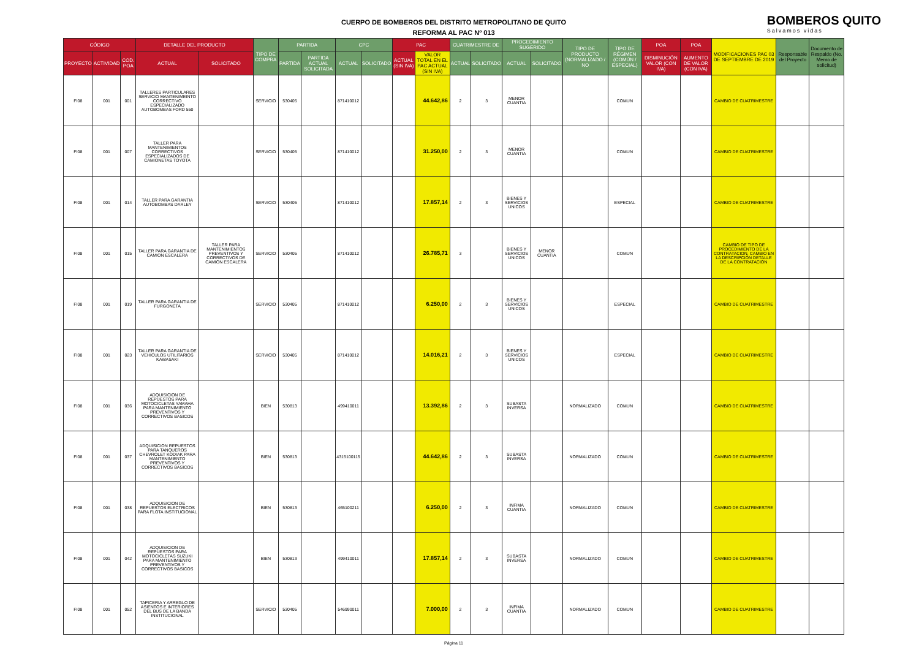CUERPO DE BOMBEROS DEL DISTRITO METROPOLITANO DE QUITO
REFORMA AL PAC Nº 013
BOMBEROS QUITO
Salvamos vidas
| CÓDIGO | | | DETALLE DEL PRODUCTO | | TIPO DE COMPRA | PARTIDA | | CPC | | PAC | | CUATRIMESTRE DE | | PROCEDIMIENTO SUGERIDO | | TIPO DE PRODUCTO (NORMALIZADO / NO | TIPO DE RÉGIMEN (COMÚN / ESPECIAL) | POA | POA | MODIFICACIONES PAC 03 DE SEPTIEMBRE DE 2019 | Responsable del Proyecto | Documento de Respaldo (No. Memo de solicitud) |
| --- | --- | --- | --- | --- | --- | --- | --- | --- | --- | --- | --- | --- | --- | --- | --- | --- | --- | --- | --- | --- | --- | --- |
| PROYECTO | ACTIVIDAD | COD. POA | ACTUAL | SOLICITADO | | PARTIDA | PARTIDA ACTUAL SOLICITADA | ACTUAL | SOLICITADO | ACTUAL (SIN IVA) | VALOR TOTAL EN EL PAC ACTUAL (SIN IVA) | ACTUAL | SOLICITADO | ACTUAL | SOLICITADO | | | DISMINUCIÓN VALOR (CON IVA) | AUMENTO DE VALOR (CON IVA) | | | |
| FI08 | 001 | 001 | TALLERES PARTICULARES SERVICIO MANTENIMEINTO CORRECTIVO ESPECIALIZADO AUTOBOMBAS FORD 550 | | SERVICIO | 530405 | | 871410012 | | | 44.642,86 | 2 | 3 | MENOR CUANTIA | | | COMUN | | | CAMBIO DE CUATRIMESTRE | | |
| FI08 | 001 | 007 | TALLER PARA MANTENIMIENTOS CORRECTIVOS ESPECIALIZADOS DE CAMIONETAS TOYOTA | | SERVICIO | 530405 | | 871410012 | | | 31.250,00 | 2 | 3 | MENOR CUANTIA | | | COMUN | | | CAMBIO DE CUATRIMESTRE | | |
| FI08 | 001 | 014 | TALLER PARA GARANTIA AUTOBOMBAS DARLEY | | SERVICIO | 530405 | | 871410012 | | | 17.857,14 | 2 | 3 | BIENES Y SERVICIOS UNICOS | | | ESPECIAL | | | CAMBIO DE CUATRIMESTRE | | |
| FI08 | 001 | 015 | TALLER PARA GARANTIA DE CAMION ESCALERA | TALLER PARA MANTENIMIENTOS PREVENTIVOS Y CORRECTIVOS DE CAMIÓN ESCALERA | SERVICIO | 530405 | | 871410012 | | | 26.785,71 | 3 | | BIENES Y SERVICIOS UNICOS | MENOR CUANTIA | | COMUN | | | CAMBIO DE TIPO DE PROCEDIMIENTO DE LA CONTRATACION, CAMBIO EN LA DESCRIPCIÓN DETALLE DE LA CONTRATACIÓN | | |
| FI08 | 001 | 019 | TALLER PARA GARANTIA DE FURGONETA | | SERVICIO | 530405 | | 871410012 | | | 6.250,00 | 2 | 3 | BIENES Y SERVICIOS UNICOS | | | ESPECIAL | | | CAMBIO DE CUATRIMESTRE | | |
| FI08 | 001 | 023 | TALLER PARA GARANTIA DE VEHICULOS UTILITARIOS KAWASAKI | | SERVICIO | 530405 | | 871410012 | | | 14.016,21 | 2 | 3 | BIENES Y SERVICIOS UNICOS | | | ESPECIAL | | | CAMBIO DE CUATRIMESTRE | | |
| FI08 | 001 | 036 | ADQUISICION DE REPUESTOS PARA MOTOCICLETAS YAMAHA PARA MANTENIMIENTO PREVENTIVOS Y CORRECTIVOS BASICOS | | BIEN | 530813 | | 499410011 | | | 13.392,86 | 2 | 3 | SUBASTA INVERSA | | NORMALIZADO | COMUN | | | CAMBIO DE CUATRIMESTRE | | |
| FI08 | 001 | 037 | ADQUISICION REPUESTOS PARA TANQUEROS CHEVROLET KODIAK PARA MANTENIMIENTO PREVENTIVOS Y CORRECTIVOS BASICOS | | BIEN | 530813 | | 4315100115 | | | 44.642,86 | 2 | 3 | SUBASTA INVERSA | | NORMALIZADO | COMUN | | | CAMBIO DE CUATRIMESTRE | | |
| FI08 | 001 | 038 | ADQUISICION DE REPUESTOS ELECTRICOS PARA FLOTA INSTITUCIONAL | | BIEN | 530813 | | 465100211 | | | 6.250,00 | 2 | 3 | INFIMA CUANTIA | | NORMALIZADO | COMUN | | | CAMBIO DE CUATRIMESTRE | | |
| FI08 | 001 | 042 | ADQUISICION DE REPUESTOS PARA MOTOCICLETAS SUZUKI PARA MANTENIMIENTO PREVENTIVOS Y CORRECTIVOS BASICOS | | BIEN | 530813 | | 499410011 | | | 17.857,14 | 2 | 3 | SUBASTA INVERSA | | NORMALIZADO | COMUN | | | CAMBIO DE CUATRIMESTRE | | |
| FI08 | 001 | 052 | TAPICERIA Y ARREGLO DE ASIENTOS E INTERIORES DEL BUS DE LA BANDA INSTITUCIONAL | | SERVICIO | 530405 | | 546990011 | | | 7.000,00 | 2 | 3 | INFIMA CUANTIA | | NORMALIZADO | COMUN | | | CAMBIO DE CUATRIMESTRE | | |
Página 11